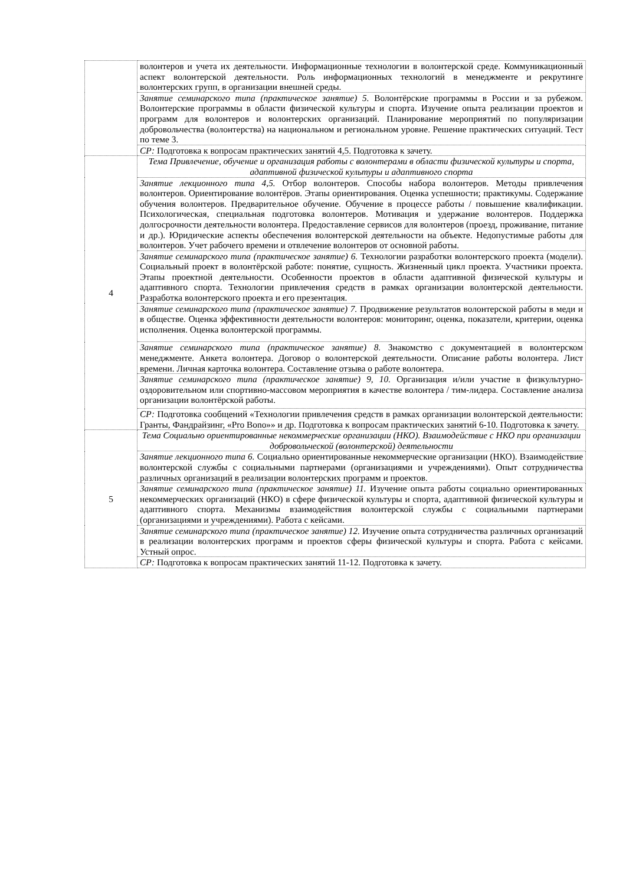| | волонтеров и учета их деятельности. Информационные технологии в волонтерской среде. Коммуникационный аспект волонтерской деятельности. Роль информационных технологий в менеджменте и рекрутинге волонтерских групп, в организации внешней среды. |
| | Занятие семинарского типа (практическое занятие) 5. Волонтёрские программы в России и за рубежом. Волонтерские программы в области физической культуры и спорта. Изучение опыта реализации проектов и программ для волонтеров и волонтерских организаций. Планирование мероприятий по популяризации добровольчества (волонтерства) на национальном и региональном уровне. Решение практических ситуаций. Тест по теме 3. |
| | СР: Подготовка к вопросам практических занятий 4,5. Подготовка к зачету. |
| 4 | Тема Привлечение, обучение и организация работы с волонтерами в области физической культуры и спорта, адаптивной физической культуры и адаптивного спорта |
| | Занятие лекционного типа 4,5. Отбор волонтеров. Способы набора волонтеров. Методы привлечения волонтеров. Ориентирование волонтёров. Этапы ориентирования. Оценка успешности; практикумы. Содержание обучения волонтеров. Предварительное обучение. Обучение в процессе работы / повышение квалификации. Психологическая, специальная подготовка волонтеров. Мотивация и удержание волонтеров. Поддержка долгосрочности деятельности волонтера. Предоставление сервисов для волонтеров (проезд, проживание, питание и др.). Юридические аспекты обеспечения волонтерской деятельности на объекте. Недопустимые работы для волонтеров. Учет рабочего времени и отвлечение волонтеров от основной работы. |
| | Занятие семинарского типа (практическое занятие) 6. Технологии разработки волонтерского проекта (модели). Социальный проект в волонтёрской работе: понятие, сущность. Жизненный цикл проекта. Участники проекта. Этапы проектной деятельности. Особенности проектов в области адаптивной физической культуры и адаптивного спорта. Технологии привлечения средств в рамках организации волонтерской деятельности. Разработка волонтерского проекта и его презентация. |
| | Занятие семинарского типа (практическое занятие) 7. Продвижение результатов волонтерской работы в меди и в обществе. Оценка эффективности деятельности волонтеров: мониторинг, оценка, показатели, критерии, оценка исполнения. Оценка волонтерской программы. |
| | Занятие семинарского типа (практическое занятие) 8. Знакомство с документацией в волонтерском менеджменте. Анкета волонтера. Договор о волонтерской деятельности. Описание работы волонтера. Лист времени. Личная карточка волонтера. Составление отзыва о работе волонтера. |
| | Занятие семинарского типа (практическое занятие) 9, 10. Организация и/или участие в физкультурно-оздоровительном или спортивно-массовом мероприятия в качестве волонтера / тим-лидера. Составление анализа организации волонтёрской работы. |
| | СР: Подготовка сообщений «Технологии привлечения средств в рамках организации волонтерской деятельности: Гранты, Фандрайзинг, «Pro Bono»» и др. Подготовка к вопросам практических занятий 6-10. Подготовка к зачету. |
| 5 | Тема Социально ориентированные некоммерческие организации (НКО). Взаимодействие с НКО при организации добровольческой (волонтерской) деятельности |
| | Занятие лекционного типа 6. Социально ориентированные некоммерческие организации (НКО). Взаимодействие волонтерской службы с социальными партнерами (организациями и учреждениями). Опыт сотрудничества различных организаций в реализации волонтерских программ и проектов. |
| | Занятие семинарского типа (практическое занятие) 11. Изучение опыта работы социально ориентированных некоммерческих организаций (НКО) в сфере физической культуры и спорта, адаптивной физической культуры и адаптивного спорта. Механизмы взаимодействия волонтерской службы с социальными партнерами (организациями и учреждениями). Работа с кейсами. |
| | Занятие семинарского типа (практическое занятие) 12. Изучение опыта сотрудничества различных организаций в реализации волонтерских программ и проектов сферы физической культуры и спорта. Работа с кейсами. Устный опрос. |
| | СР: Подготовка к вопросам практических занятий 11-12. Подготовка к зачету. |